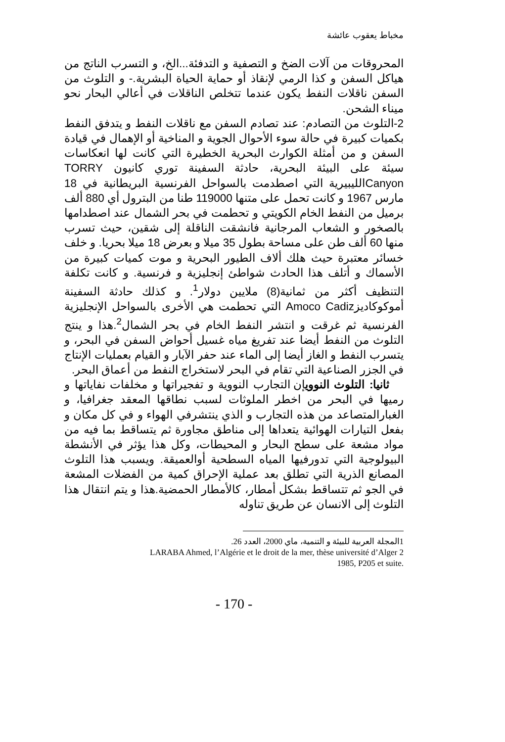مخباط يعقوب عائشة
المحروقات من آلات الضخ و التصفية و التدفئة...الخ، و التسرب الناتج من هياكل السفن و كذا الرمي لإنقاذ أو حماية الحياة البشرية.- و التلوث من السفن ناقلات النفط يكون عندما تتخلص الناقلات في أعالي البحار نحو ميناء الشحن.
2-التلوث من التصادم: عند تصادم السفن مع ناقلات النفط و يتدفق النفط بكميات كبيرة في حالة سوء الأحوال الجوية و المناخية أو الإهمال في قيادة السفن و من أمثلة الكوارث البحرية الخطيرة التي كانت لها انعكاسات سيئة على البيئة البحرية، حادثة السفينة توري كانيون TORRY Canyonالليبيرية التي اصطدمت بالسواحل الفرنسية البريطانية في 18 مارس 1967 و كانت تحمل على متنها 119000 طنا من البترول أي 880 ألف برميل من النفط الخام الكويتي و تحطمت في بحر الشمال عند اصطدامها بالصخور و الشعاب المرجانية فانشقت الناقلة إلى شقين، حيث تسرب منها 60 ألف طن على مساحة بطول 35 ميلا و بعرض 18 ميلا بحريا. و خلف خسائر معتبرة حيث هلك ألاف الطيور البحرية و موت كميات كبيرة من الأسماك و أتلف هذا الحادث شواطئ إنجليزية و فرنسية. و كانت تكلفة التنظيف أكثر من ثمانية(8) ملايين دولار<sup>1</sup>. و كذلك حادثة السفينة أموكوكاديزAmoco Cadiz التي تحطمت هي الأخرى بالسواحل الإنجليزية الفرنسية ثم غرقت و انتشر النفط الخام في بحر الشمال<sup>2</sup>.هذا و ينتج التلوث من النفط أيضا عند تفريغ مياه غسيل أحواض السفن في البحر، و يتسرب النفط و الغاز أيضا إلى الماء عند حفر الآبار و القيام بعمليات الإنتاج في الجزر الصناعية التي تقام في البحر لاستخراج النفط من أعماق البحر.
ثانيا: التلوث النوويإن التجارب النووية و تفجيراتها و مخلفات نفاياتها و رميها في البحر من اخطر الملوثات لسبب نطاقها المعقد جغرافيا، و الغبارالمتصاعد من هذه التجارب و الذي ينتشرفي الهواء و في كل مكان و بفعل التيارات الهوائية يتعداها إلى مناطق مجاورة ثم يتساقط بما فيه من مواد مشعة على سطح البحار و المحيطات، وكل هذا يؤثر في الأنشطة البيولوجية التي تدورفيها المياه السطحية أوالعميقة. ويسبب هذا التلوث المصانع الذرية التي تطلق بعد عملية الإحراق كمية من الفضلات المشعة في الجو ثم تتساقط بشكل أمطار، كالأمطار الحمضية.هذا و يتم انتقال هذا التلوث إلى الانسان عن طريق تناوله
1المجلة العربية للبيئة و التنمية، ماي 2000، العدد 26.
LARABA Ahmed, l’Algérie et le droit de la mer, thèse université d’Alger 2
1985, P205 et suite.
- 170 -